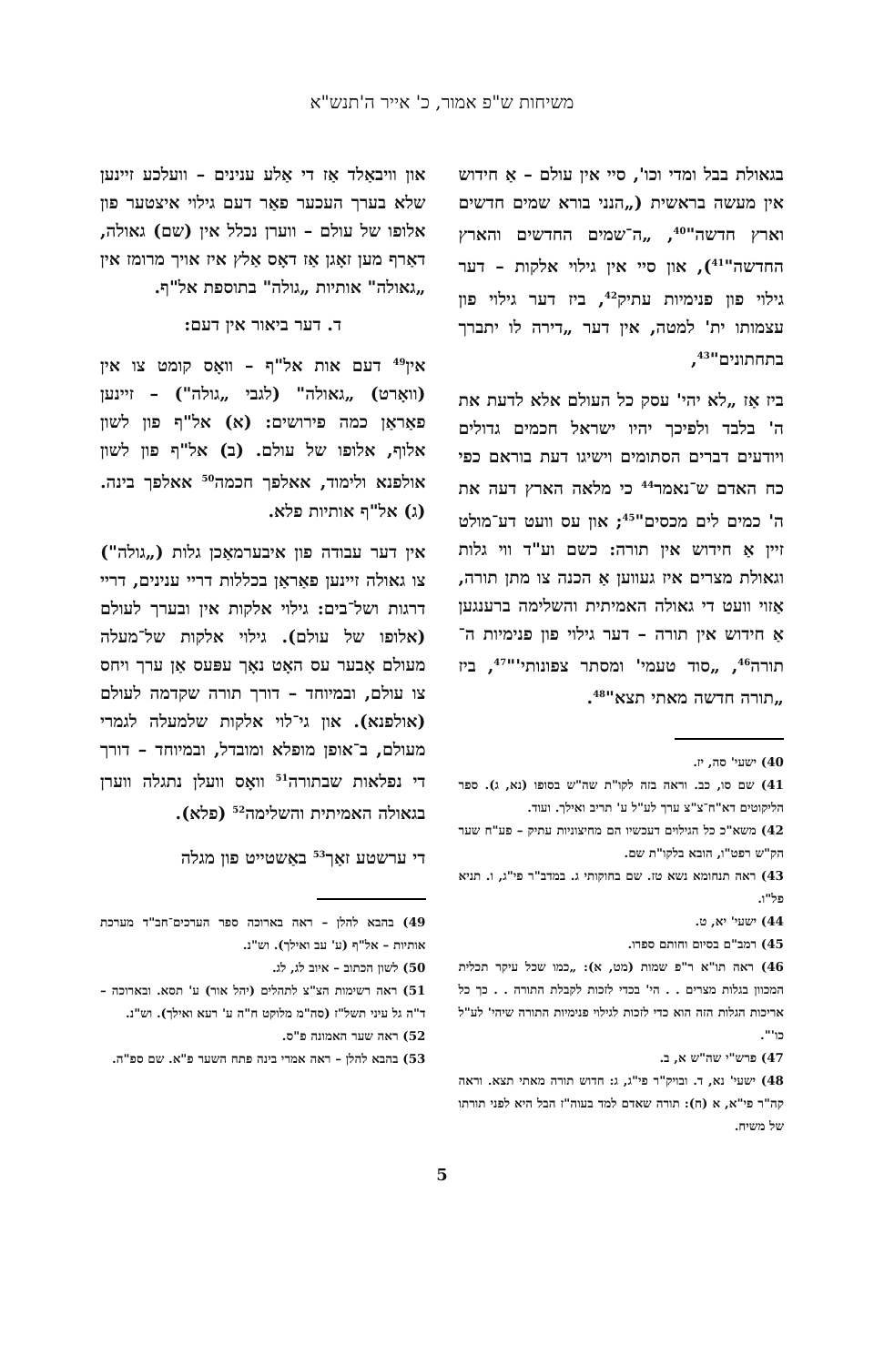משיחות ש"פ אמור, כ' אייר ה'תנש"א
בגאולת בבל ומדי וכו', סיי אין עולם – אַ חידוש אין מעשה בראשית („הנני בורא שמים חדשים וארץ חדשה"<sup>40</sup>, „ה־שמים החדשים והארץ החדשה"<sup>41</sup>), און סיי אין גילוי אלקות – דער גילוי פון פנימיות עתיק<sup>42</sup>, ביז דער גילוי פון עצמותו ית' למטה, אין דער „דירה לו יתברך בתחתונים"<sup>43</sup>,
ביז אַז „לא יהי' עסק כל העולם אלא לדעת את ה' בלבד ולפיכך יהיו ישראל חכמים גדולים ויודעים דברים הסתומים וישיגו דעת בוראם כפי כח האדם ש־נאמר<sup>44</sup> כי מלאה הארץ דעה את ה' כמים לים מכסים"<sup>45</sup>; און עס וועט דע־מולט זיין אַ חידוש אין תורה: כשם וע"ד ווי גלות וגאולת מצרים איז געווען אַ הכנה צו מתן תורה, אַזוי וועט די גאולה האמיתית והשלימה ברענגען אַ חידוש אין תורה – דער גילוי פון פנימיות ה־תורה<sup>46</sup>, „סוד טעמי' ומסתר צפונותי'"<sup>47</sup>, ביז „תורה חדשה מאתי תצא"<sup>48</sup>.
40) ישעי' סה, יז.
41) שם סו, כב. וראה בזה לקו"ת שה"ש בסופו (נא, ג). ספר הליקוטים דא"ח־צ"צ ערך לע"ל ע' תריב ואילך. ועוד.
42) משא"כ כל הגילוים דעכשיו הם מחיצוניות עתיק – פע"ח שער הק"ש רפט"ו, הובא בלקו"ת שם.
43) ראה תנחומא נשא טז. שם בחוקותי ג. במדב"ר פי"ג, ו. תניא פל"ו.
44) ישעי' יא, ט.
45) רמב"ם בסיום וחותם ספרו.
46) ראה תו"א ר"פ שמות (מט, א): „כמו שכל עיקר תכלית המכוון בגלות מצרים . . הי' בכדי לזכות לקבלת התורה . . כך כל אריכות הגלות הזה הוא כדי לזכות לגילוי פנימיות התורה שיהי' לע"ל כו'".
47) פרש"י שה"ש א, ב.
48) ישעי' נא, ד. ובויק"ר פי"ג, ג: חדוש תורה מאתי תצא. וראה קה"ר פי"א, א (ח): תורה שאדם למד בעוה"ז הבל היא לפני תורתו של משיח.
און וויבאַלד אַז די אַלע ענינים – וועלכע זיינען שלא בערך העכער פאַר דעם גילוי איצטער פון אלופו של עולם – ווערן נכלל אין (שם) גאולה, דאַרף מען זאָגן אַז דאָס אַלץ איז אויך מרומז אין „גאולה" אותיות „גולה" בתוספת אל"ף.
ד. דער ביאור אין דעם:
אין<sup>49</sup> דעם אות אל"ף – וואָס קומט צו אין (וואָרט) „גאולה" (לגבי „גולה") – זיינען פאַראַן כמה פירושים: (א) אל"ף פון לשון אלוף, אלופו של עולם. (ב) אל"ף פון לשון אולפנא ולימוד, אאלפך חכמה<sup>50</sup> אאלפך בינה. (ג) אל"ף אותיות פלא.
אין דער עבודה פון איבערמאַכן גלות („גולה") צו גאולה זיינען פאַראַן בכללות דריי ענינים, דריי דרגות ושל־בים: גילוי אלקות אין ובערך לעולם (אלופו של עולם). גילוי אלקות של־מעלה מעולם אָבער עס האָט נאָך עפּעס אַן ערך ויחס צו עולם, ובמיוחד – דורך תורה שקדמה לעולם (אולפנא). און גי־לוי אלקות שלמעלה לגמרי מעולם, ב־אופן מופלא ומובדל, ובמיוחד – דורך די נפלאות שבתורה<sup>51</sup> וואָס וועלן נתגלה ווערן בגאולה האמיתית והשלימה<sup>52</sup> (פלא).
די ערשטע זאַך<sup>53</sup> באַשטייט פון מגלה
49) בהבא להלן – ראה בארוכה ספר הערכים־חב"ד מערכת אותיות – אל"ף (ע' עב ואילך). וש"נ.
50) לשון הכתוב – איוב לג, לג.
51) ראה רשימות הצ"צ לתהלים (יהל אור) ע' תסא. ובארוכה – ד"ה גל עיני תשל"ז (סה"מ מלוקט ח"ה ע' רעא ואילך). וש"נ.
52) ראה שער האמונה פ"ס.
53) בהבא להלן – ראה אמרי בינה פתח השער פ"א. שם ספ"ה.
5